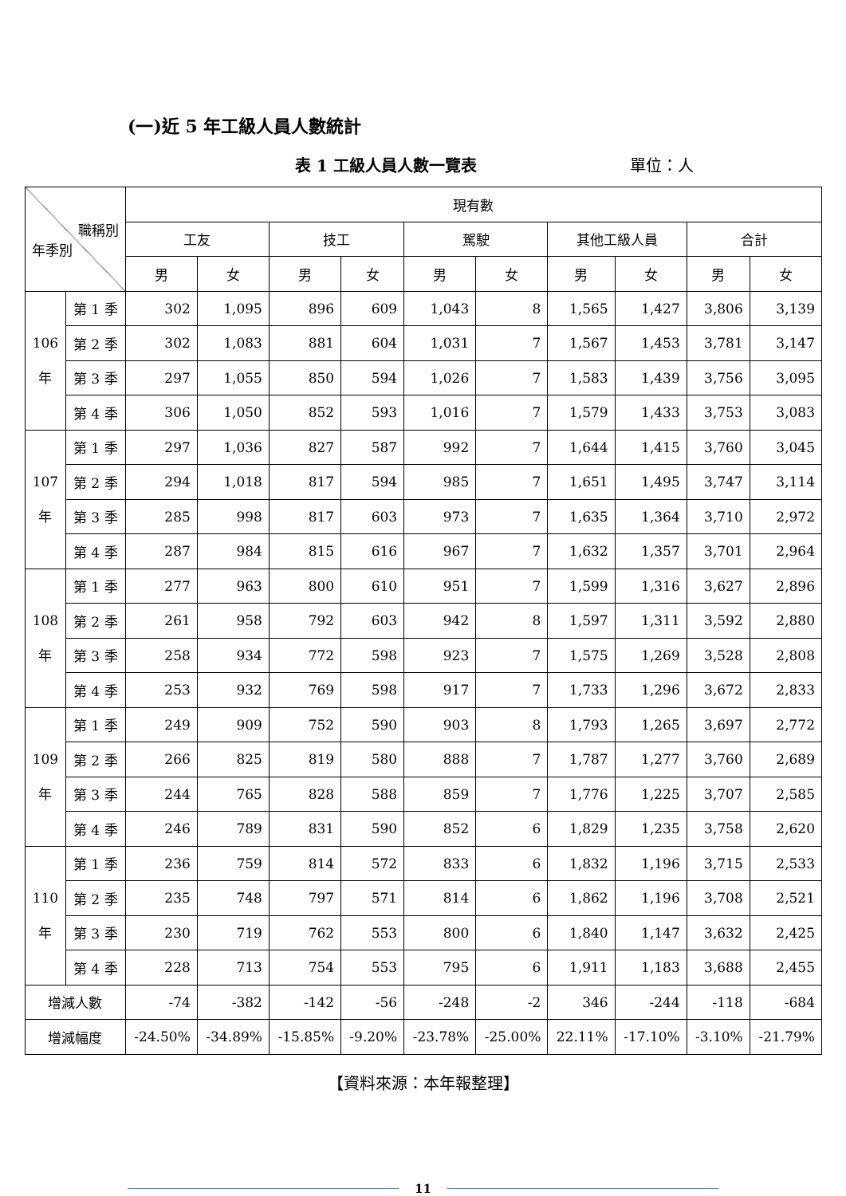(一)近 5 年工級人員人數統計
表 1 工級人員人數一覽表 單位：人
| 職稱別 年季別 | | 現有數 | | | | | | | | | |
| --- | --- | --- | --- | --- | --- | --- | --- | --- | --- | --- | --- |
| | | 工友 | | 技工 | | 駕駛 | | 其他工級人員 | | 合計 | |
| | | 男 | 女 | 男 | 女 | 男 | 女 | 男 | 女 | 男 | 女 |
| 106 年 | 第 1 季 | 302 | 1,095 | 896 | 609 | 1,043 | 8 | 1,565 | 1,427 | 3,806 | 3,139 |
| | 第 2 季 | 302 | 1,083 | 881 | 604 | 1,031 | 7 | 1,567 | 1,453 | 3,781 | 3,147 |
| | 第 3 季 | 297 | 1,055 | 850 | 594 | 1,026 | 7 | 1,583 | 1,439 | 3,756 | 3,095 |
| | 第 4 季 | 306 | 1,050 | 852 | 593 | 1,016 | 7 | 1,579 | 1,433 | 3,753 | 3,083 |
| 107 年 | 第 1 季 | 297 | 1,036 | 827 | 587 | 992 | 7 | 1,644 | 1,415 | 3,760 | 3,045 |
| | 第 2 季 | 294 | 1,018 | 817 | 594 | 985 | 7 | 1,651 | 1,495 | 3,747 | 3,114 |
| | 第 3 季 | 285 | 998 | 817 | 603 | 973 | 7 | 1,635 | 1,364 | 3,710 | 2,972 |
| | 第 4 季 | 287 | 984 | 815 | 616 | 967 | 7 | 1,632 | 1,357 | 3,701 | 2,964 |
| 108 年 | 第 1 季 | 277 | 963 | 800 | 610 | 951 | 7 | 1,599 | 1,316 | 3,627 | 2,896 |
| | 第 2 季 | 261 | 958 | 792 | 603 | 942 | 8 | 1,597 | 1,311 | 3,592 | 2,880 |
| | 第 3 季 | 258 | 934 | 772 | 598 | 923 | 7 | 1,575 | 1,269 | 3,528 | 2,808 |
| | 第 4 季 | 253 | 932 | 769 | 598 | 917 | 7 | 1,733 | 1,296 | 3,672 | 2,833 |
| 109 年 | 第 1 季 | 249 | 909 | 752 | 590 | 903 | 8 | 1,793 | 1,265 | 3,697 | 2,772 |
| | 第 2 季 | 266 | 825 | 819 | 580 | 888 | 7 | 1,787 | 1,277 | 3,760 | 2,689 |
| | 第 3 季 | 244 | 765 | 828 | 588 | 859 | 7 | 1,776 | 1,225 | 3,707 | 2,585 |
| | 第 4 季 | 246 | 789 | 831 | 590 | 852 | 6 | 1,829 | 1,235 | 3,758 | 2,620 |
| 110 年 | 第 1 季 | 236 | 759 | 814 | 572 | 833 | 6 | 1,832 | 1,196 | 3,715 | 2,533 |
| | 第 2 季 | 235 | 748 | 797 | 571 | 814 | 6 | 1,862 | 1,196 | 3,708 | 2,521 |
| | 第 3 季 | 230 | 719 | 762 | 553 | 800 | 6 | 1,840 | 1,147 | 3,632 | 2,425 |
| | 第 4 季 | 228 | 713 | 754 | 553 | 795 | 6 | 1,911 | 1,183 | 3,688 | 2,455 |
| 增減人數 | | -74 | -382 | -142 | -56 | -248 | -2 | 346 | -244 | -118 | -684 |
| 增減幅度 | | -24.50% | -34.89% | -15.85% | -9.20% | -23.78% | -25.00% | 22.11% | -17.10% | -3.10% | -21.79% |
【資料來源：本年報整理】
11